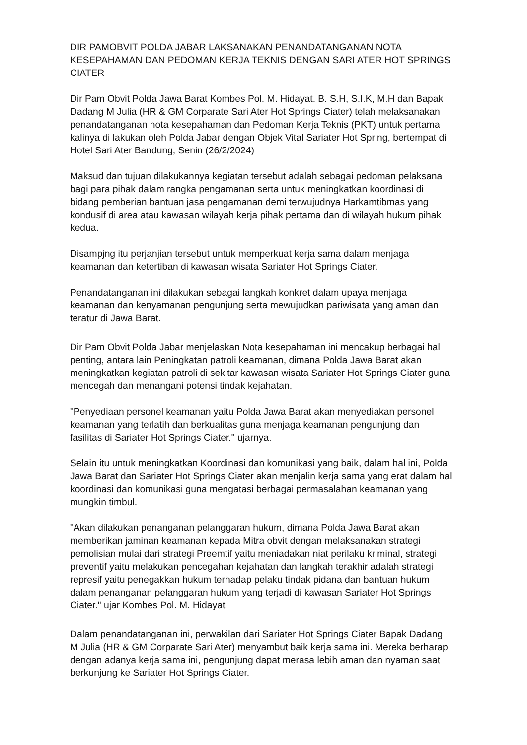DIR PAMOBVIT POLDA JABAR LAKSANAKAN PENANDATANGANAN NOTA KESEPAHAMAN DAN PEDOMAN KERJA TEKNIS DENGAN SARI ATER HOT SPRINGS CIATER
Dir Pam Obvit Polda Jawa Barat Kombes Pol. M. Hidayat. B. S.H, S.I.K, M.H dan Bapak Dadang M Julia (HR & GM Corparate Sari Ater Hot Springs Ciater) telah melaksanakan penandatanganan nota kesepahaman dan Pedoman Kerja Teknis (PKT) untuk pertama kalinya di lakukan oleh Polda Jabar dengan Objek Vital Sariater Hot Spring, bertempat di Hotel Sari Ater Bandung, Senin (26/2/2024)
Maksud dan tujuan dilakukannya kegiatan tersebut adalah sebagai pedoman pelaksana bagi para pihak dalam rangka pengamanan serta untuk meningkatkan koordinasi di bidang pemberian bantuan jasa pengamanan demi terwujudnya Harkamtibmas yang kondusif di area atau kawasan wilayah kerja pihak pertama dan di wilayah hukum pihak kedua.
Disampjng itu perjanjian tersebut untuk memperkuat kerja sama dalam menjaga keamanan dan ketertiban di kawasan wisata Sariater Hot Springs Ciater.
Penandatanganan ini dilakukan sebagai langkah konkret dalam upaya menjaga keamanan dan kenyamanan pengunjung serta mewujudkan pariwisata yang aman dan teratur di Jawa Barat.
Dir Pam Obvit Polda Jabar menjelaskan Nota kesepahaman ini mencakup berbagai hal penting, antara lain Peningkatan patroli keamanan, dimana Polda Jawa Barat akan meningkatkan kegiatan patroli di sekitar kawasan wisata Sariater Hot Springs Ciater guna mencegah dan menangani potensi tindak kejahatan.
"Penyediaan personel keamanan yaitu Polda Jawa Barat akan menyediakan personel keamanan yang terlatih dan berkualitas guna menjaga keamanan pengunjung dan fasilitas di Sariater Hot Springs Ciater." ujarnya.
Selain itu untuk meningkatkan Koordinasi dan komunikasi yang baik, dalam hal ini, Polda Jawa Barat dan Sariater Hot Springs Ciater akan menjalin kerja sama yang erat dalam hal koordinasi dan komunikasi guna mengatasi berbagai permasalahan keamanan yang mungkin timbul.
"Akan dilakukan penanganan pelanggaran hukum, dimana Polda Jawa Barat akan memberikan jaminan keamanan kepada Mitra obvit dengan melaksanakan strategi pemolisian mulai dari strategi Preemtif yaitu meniadakan niat perilaku kriminal, strategi preventif yaitu melakukan pencegahan kejahatan dan langkah terakhir adalah strategi represif yaitu penegakkan hukum terhadap pelaku tindak pidana dan bantuan hukum dalam penanganan pelanggaran hukum yang terjadi di kawasan Sariater Hot Springs Ciater." ujar Kombes Pol. M. Hidayat
Dalam penandatanganan ini, perwakilan dari Sariater Hot Springs Ciater Bapak Dadang M Julia (HR & GM Corparate Sari Ater) menyambut baik kerja sama ini. Mereka berharap dengan adanya kerja sama ini, pengunjung dapat merasa lebih aman dan nyaman saat berkunjung ke Sariater Hot Springs Ciater.